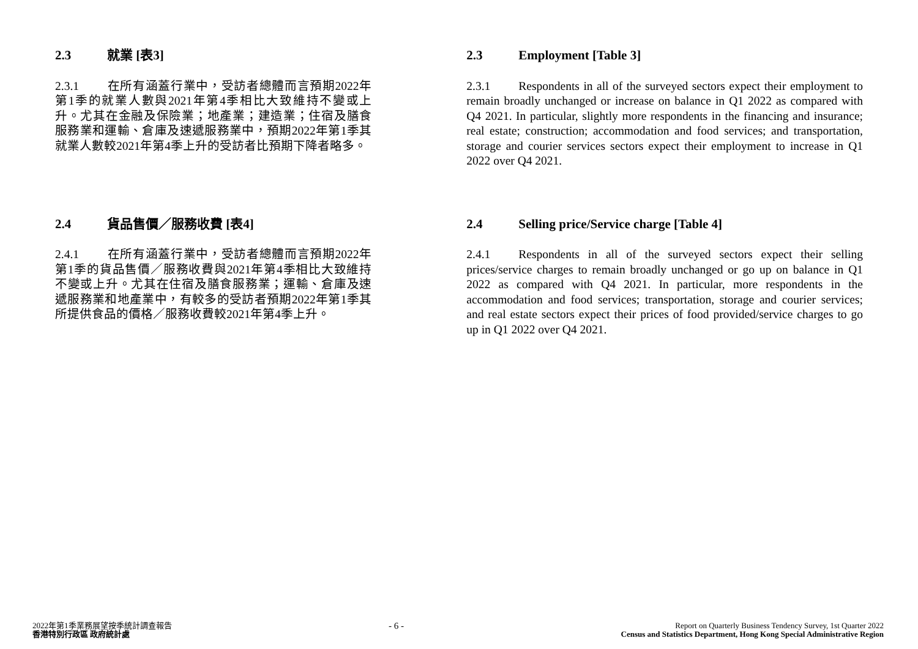2.3 就業 [表3]
2.3.1 在所有涵蓋行業中，受訪者總體而言預期2022年第1季的就業人數與2021年第4季相比大致維持不變或上升。尤其在金融及保險業；地產業；建造業；住宿及膳食服務業和運輸、倉庫及速遞服務業中，預期2022年第1季其就業人數較2021年第4季上升的受訪者比預期下降者略多。
2.3 Employment [Table 3]
2.3.1 Respondents in all of the surveyed sectors expect their employment to remain broadly unchanged or increase on balance in Q1 2022 as compared with Q4 2021. In particular, slightly more respondents in the financing and insurance; real estate; construction; accommodation and food services; and transportation, storage and courier services sectors expect their employment to increase in Q1 2022 over Q4 2021.
2.4 貨品售價／服務收費 [表4]
2.4.1 在所有涵蓋行業中，受訪者總體而言預期2022年第1季的貨品售價／服務收費與2021年第4季相比大致維持不變或上升。尤其在住宿及膳食服務業；運輸、倉庫及速遞服務業和地產業中，有較多的受訪者預期2022年第1季其所提供食品的價格／服務收費較2021年第4季上升。
2.4 Selling price/Service charge [Table 4]
2.4.1 Respondents in all of the surveyed sectors expect their selling prices/service charges to remain broadly unchanged or go up on balance in Q1 2022 as compared with Q4 2021. In particular, more respondents in the accommodation and food services; transportation, storage and courier services; and real estate sectors expect their prices of food provided/service charges to go up in Q1 2022 over Q4 2021.
2022年第1季業務展望按季統計調查報告
香港特別行政區 政府統計處
- 6 -
Report on Quarterly Business Tendency Survey, 1st Quarter 2022
Census and Statistics Department, Hong Kong Special Administrative Region